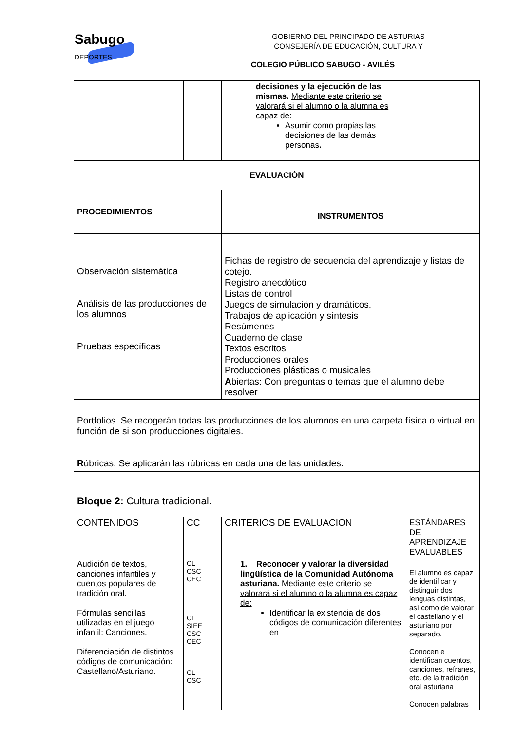Sabugo
DEPORTES
GOBIERNO DEL PRINCIPADO DE ASTURIAS
CONSEJERÍA DE EDUCACIÓN, CULTURA Y
COLEGIO PÚBLICO SABUGO - AVILÉS
| | | decisiones y la ejecución de las mismas. Mediante este criterio se valorará si el alumno o la alumna es capaz de: Asumir como propias las decisiones de las demás personas . | |
| EVALUACIÓN | | | |
| PROCEDIMIENTOS | | INSTRUMENTOS | |
| Observación sistemática Análisis de las producciones de los alumnos Pruebas específicas | | Fichas de registro de secuencia del aprendizaje y listas de cotejo. Registro anecdótico Listas de control Juegos de simulación y dramáticos. Trabajos de aplicación y síntesis Resúmenes Cuaderno de clase Textos escritos Producciones orales Producciones plásticas o musicales A biertas: Con preguntas o temas que el alumno debe resolver | |
| Portfolios. Se recogerán todas las producciones de los alumnos en una carpeta física o virtual en función de si son producciones digitales. | | | |
| R úbricas: Se aplicarán las rúbricas en cada una de las unidades. | | | |
| Bloque 2: Cultura tradicional. | | | |
| CONTENIDOS | CC | CRITERIOS DE EVALUACION | ESTÁNDARES DE APRENDIZAJE EVALUABLES |
| Audición de textos, canciones infantiles y cuentos populares de tradición oral. Fórmulas sencillas utilizadas en el juego infantil: Canciones. Diferenciación de distintos códigos de comunicación: Castellano/Asturiano. | CL CSC CEC CL SIEE CSC CEC CL CSC | 1. Reconocer y valorar la diversidad lingüística de la Comunidad Autónoma asturiana. Mediante este criterio se valorará si el alumno o la alumna es capaz de: Identificar la existencia de dos códigos de comunicación diferentes en | El alumno es capaz de identificar y distinguir dos lenguas distintas, así como de valorar el castellano y el asturiano por separado. Conocen e identifican cuentos, canciones, refranes, etc. de la tradición oral asturiana Conocen palabras |